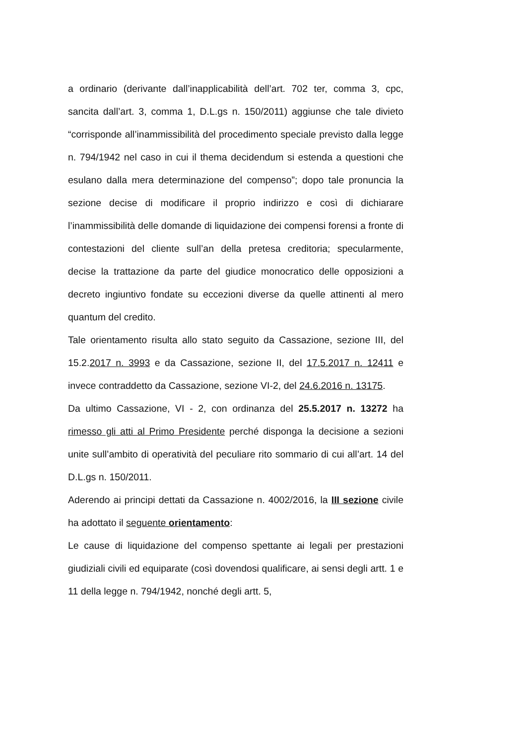a ordinario (derivante dall’inapplicabilità dell’art. 702 ter, comma 3, cpc, sancita dall’art. 3, comma 1, D.L.gs n. 150/2011) aggiunse che tale divieto “corrisponde all’inammissibilità del procedimento speciale previsto dalla legge n. 794/1942 nel caso in cui il thema decidendum si estenda a questioni che esulano dalla mera determinazione del compenso”; dopo tale pronuncia la sezione decise di modificare il proprio indirizzo e così di dichiarare l’inammissibilità delle domande di liquidazione dei compensi forensi a fronte di contestazioni del cliente sull’an della pretesa creditoria; specularmente, decise la trattazione da parte del giudice monocratico delle opposizioni a decreto ingiuntivo fondate su eccezioni diverse da quelle attinenti al mero quantum del credito.
Tale orientamento risulta allo stato seguito da Cassazione, sezione III, del 15.2.2017 n. 3993 e da Cassazione, sezione II, del 17.5.2017 n. 12411 e invece contraddetto da Cassazione, sezione VI-2, del 24.6.2016 n. 13175.
Da ultimo Cassazione, VI - 2, con ordinanza del 25.5.2017 n. 13272 ha rimesso gli atti al Primo Presidente perché disponga la decisione a sezioni unite sull’ambito di operatività del peculiare rito sommario di cui all’art. 14 del D.L.gs n. 150/2011.
Aderendo ai principi dettati da Cassazione n. 4002/2016, la III sezione civile ha adottato il seguente orientamento:
Le cause di liquidazione del compenso spettante ai legali per prestazioni giudiziali civili ed equiparate (così dovendosi qualificare, ai sensi degli artt. 1 e 11 della legge n. 794/1942, nonché degli artt. 5,